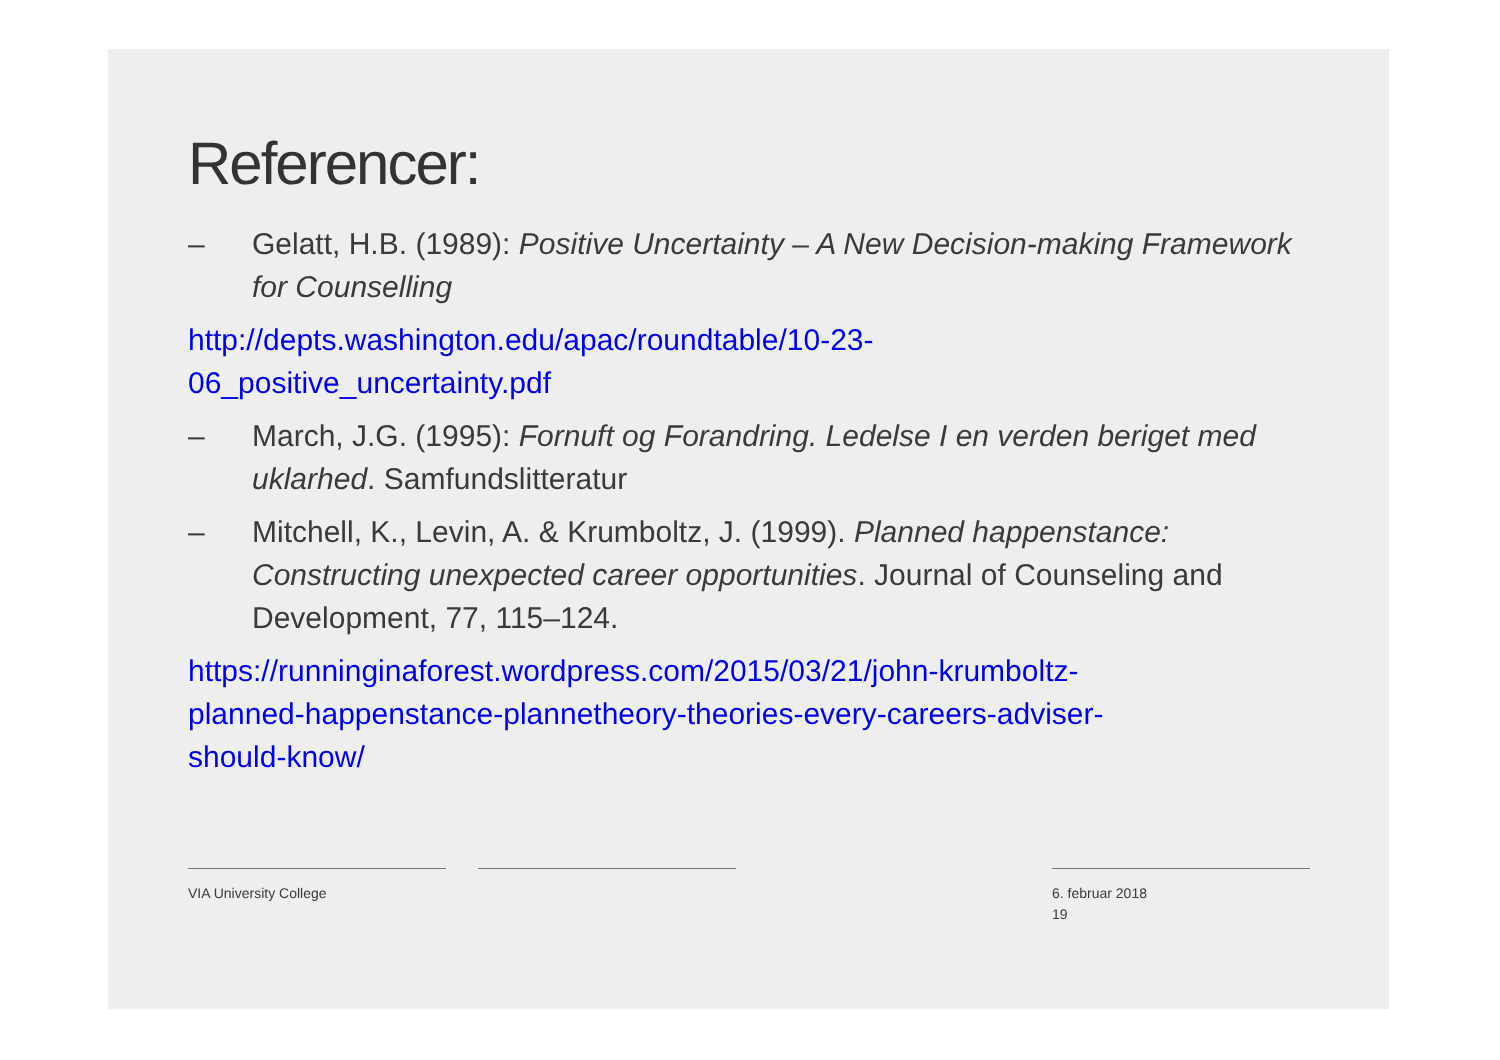Referencer:
– Gelatt, H.B. (1989): Positive Uncertainty – A New Decision-making Framework for Counselling
http://depts.washington.edu/apac/roundtable/10-23-
06_positive_uncertainty.pdf
– March, J.G. (1995): Fornuft og Forandring. Ledelse I en verden beriget med uklarhed. Samfundslitteratur
– Mitchell, K., Levin, A. & Krumboltz, J. (1999). Planned happenstance: Constructing unexpected career opportunities. Journal of Counseling and Development, 77, 115–124.
https://runninginaforest.wordpress.com/2015/03/21/john-krumboltz-
planned-happenstance-plannetheory-theories-every-careers-adviser-
should-know/
VIA University College 6. februar 2018
19